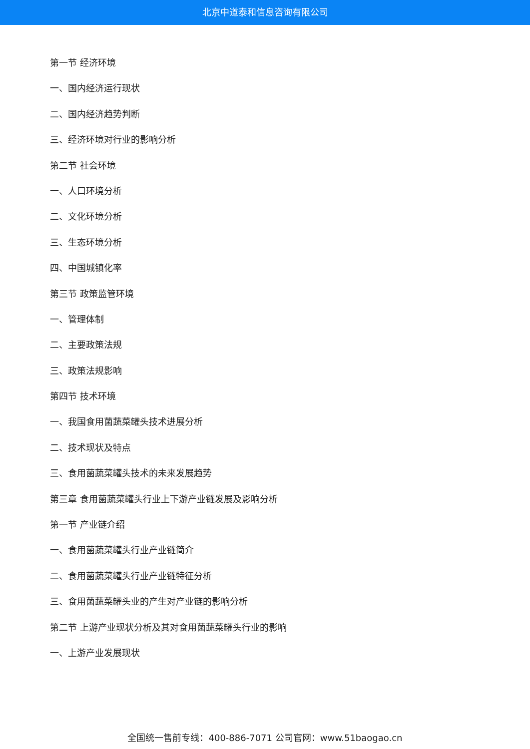北京中道泰和信息咨询有限公司
第一节 经济环境
一、国内经济运行现状
二、国内经济趋势判断
三、经济环境对行业的影响分析
第二节 社会环境
一、人口环境分析
二、文化环境分析
三、生态环境分析
四、中国城镇化率
第三节 政策监管环境
一、管理体制
二、主要政策法规
三、政策法规影响
第四节 技术环境
一、我国食用菌蔬菜罐头技术进展分析
二、技术现状及特点
三、食用菌蔬菜罐头技术的未来发展趋势
第三章 食用菌蔬菜罐头行业上下游产业链发展及影响分析
第一节 产业链介绍
一、食用菌蔬菜罐头行业产业链简介
二、食用菌蔬菜罐头行业产业链特征分析
三、食用菌蔬菜罐头业的产生对产业链的影响分析
第二节 上游产业现状分析及其对食用菌蔬菜罐头行业的影响
一、上游产业发展现状
全国统一售前专线：400-886-7071 公司官网：www.51baogao.cn